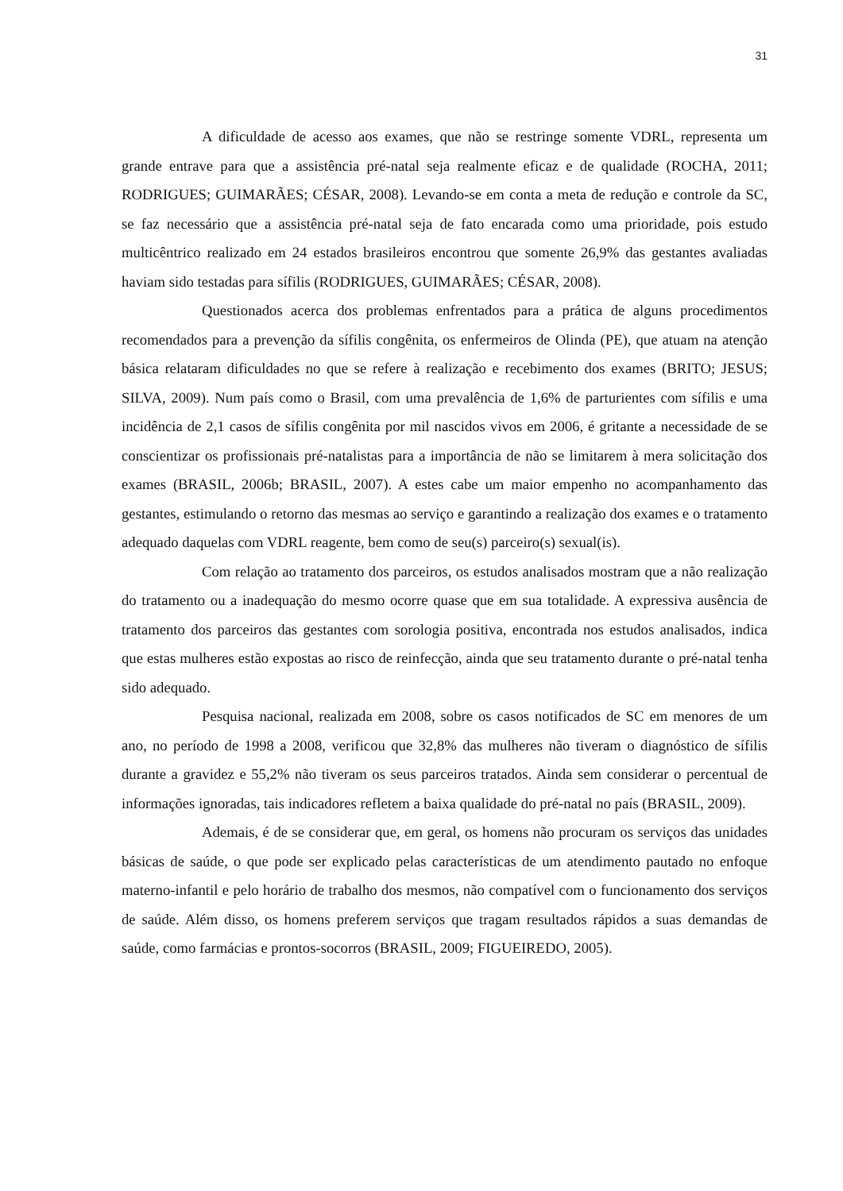31
A dificuldade de acesso aos exames, que não se restringe somente VDRL, representa um grande entrave para que a assistência pré-natal seja realmente eficaz e de qualidade (ROCHA, 2011; RODRIGUES; GUIMARÃES; CÉSAR, 2008). Levando-se em conta a meta de redução e controle da SC, se faz necessário que a assistência pré-natal seja de fato encarada como uma prioridade, pois estudo multicêntrico realizado em 24 estados brasileiros encontrou que somente 26,9% das gestantes avaliadas haviam sido testadas para sífilis (RODRIGUES, GUIMARÃES; CÉSAR, 2008).
Questionados acerca dos problemas enfrentados para a prática de alguns procedimentos recomendados para a prevenção da sífilis congênita, os enfermeiros de Olinda (PE), que atuam na atenção básica relataram dificuldades no que se refere à realização e recebimento dos exames (BRITO; JESUS; SILVA, 2009). Num país como o Brasil, com uma prevalência de 1,6% de parturientes com sífilis e uma incidência de 2,1 casos de sífilis congênita por mil nascidos vivos em 2006, é gritante a necessidade de se conscientizar os profissionais pré-natalistas para a importância de não se limitarem à mera solicitação dos exames (BRASIL, 2006b; BRASIL, 2007). A estes cabe um maior empenho no acompanhamento das gestantes, estimulando o retorno das mesmas ao serviço e garantindo a realização dos exames e o tratamento adequado daquelas com VDRL reagente, bem como de seu(s) parceiro(s) sexual(is).
Com relação ao tratamento dos parceiros, os estudos analisados mostram que a não realização do tratamento ou a inadequação do mesmo ocorre quase que em sua totalidade. A expressiva ausência de tratamento dos parceiros das gestantes com sorologia positiva, encontrada nos estudos analisados, indica que estas mulheres estão expostas ao risco de reinfecção, ainda que seu tratamento durante o pré-natal tenha sido adequado.
Pesquisa nacional, realizada em 2008, sobre os casos notificados de SC em menores de um ano, no período de 1998 a 2008, verificou que 32,8% das mulheres não tiveram o diagnóstico de sífilis durante a gravidez e 55,2% não tiveram os seus parceiros tratados. Ainda sem considerar o percentual de informações ignoradas, tais indicadores refletem a baixa qualidade do pré-natal no país (BRASIL, 2009).
Ademais, é de se considerar que, em geral, os homens não procuram os serviços das unidades básicas de saúde, o que pode ser explicado pelas características de um atendimento pautado no enfoque materno-infantil e pelo horário de trabalho dos mesmos, não compatível com o funcionamento dos serviços de saúde. Além disso, os homens preferem serviços que tragam resultados rápidos a suas demandas de saúde, como farmácias e prontos-socorros (BRASIL, 2009; FIGUEIREDO, 2005).